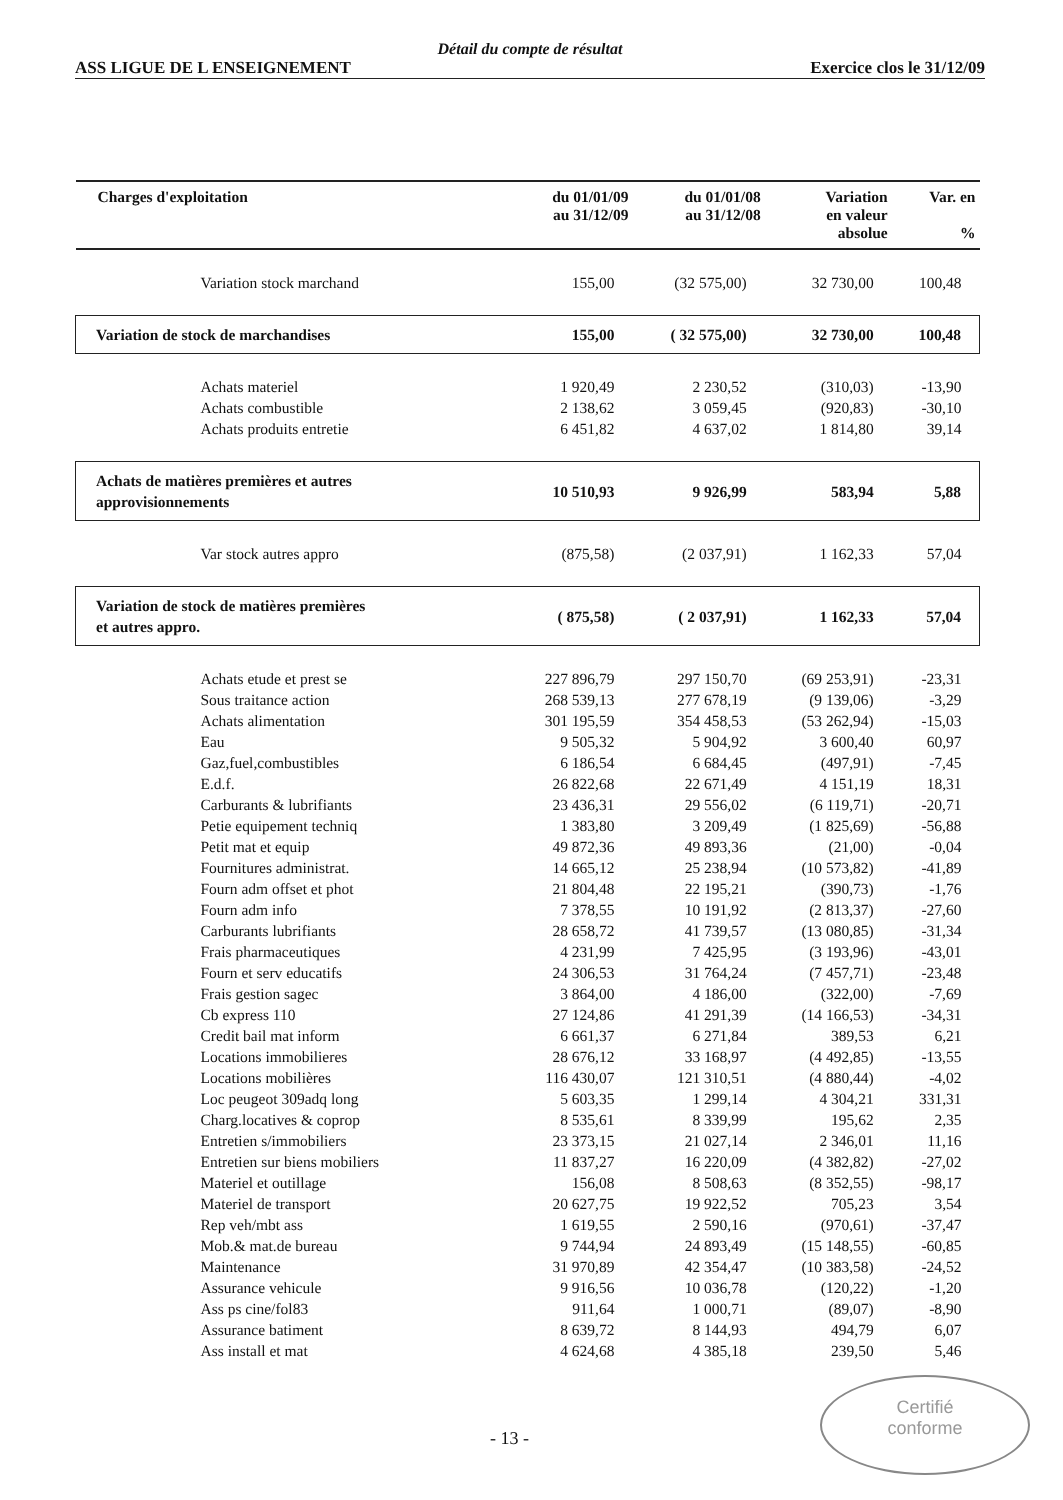Détail du compte de résultat
ASS LIGUE DE L ENSEIGNEMENT Exercice clos le 31/12/09
| Charges d'exploitation | du 01/01/09 au 31/12/09 | du 01/01/08 au 31/12/08 | Variation en valeur absolue | Var. en % |
| --- | --- | --- | --- | --- |
| Variation stock marchand | 155,00 | (32 575,00) | 32 730,00 | 100,48 |
| Variation de stock de marchandises | 155,00 | ( 32 575,00) | 32 730,00 | 100,48 |
| Achats materiel | 1 920,49 | 2 230,52 | (310,03) | -13,90 |
| Achats combustible | 2 138,62 | 3 059,45 | (920,83) | -30,10 |
| Achats produits entretie | 6 451,82 | 4 637,02 | 1 814,80 | 39,14 |
| Achats de matières premières et autres approvisionnements | 10 510,93 | 9 926,99 | 583,94 | 5,88 |
| Var stock autres appro | (875,58) | (2 037,91) | 1 162,33 | 57,04 |
| Variation de stock de matières premières et autres appro. | ( 875,58) | ( 2 037,91) | 1 162,33 | 57,04 |
| Achats etude et prest se | 227 896,79 | 297 150,70 | (69 253,91) | -23,31 |
| Sous traitance action | 268 539,13 | 277 678,19 | (9 139,06) | -3,29 |
| Achats alimentation | 301 195,59 | 354 458,53 | (53 262,94) | -15,03 |
| Eau | 9 505,32 | 5 904,92 | 3 600,40 | 60,97 |
| Gaz,fuel,combustibles | 6 186,54 | 6 684,45 | (497,91) | -7,45 |
| E.d.f. | 26 822,68 | 22 671,49 | 4 151,19 | 18,31 |
| Carburants & lubrifiants | 23 436,31 | 29 556,02 | (6 119,71) | -20,71 |
| Petie equipement techniq | 1 383,80 | 3 209,49 | (1 825,69) | -56,88 |
| Petit mat et equip | 49 872,36 | 49 893,36 | (21,00) | -0,04 |
| Fournitures administrat. | 14 665,12 | 25 238,94 | (10 573,82) | -41,89 |
| Fourn adm offset et phot | 21 804,48 | 22 195,21 | (390,73) | -1,76 |
| Fourn adm info | 7 378,55 | 10 191,92 | (2 813,37) | -27,60 |
| Carburants lubrifiants | 28 658,72 | 41 739,57 | (13 080,85) | -31,34 |
| Frais pharmaceutiques | 4 231,99 | 7 425,95 | (3 193,96) | -43,01 |
| Fourn et serv educatifs | 24 306,53 | 31 764,24 | (7 457,71) | -23,48 |
| Frais gestion sagec | 3 864,00 | 4 186,00 | (322,00) | -7,69 |
| Cb express 110 | 27 124,86 | 41 291,39 | (14 166,53) | -34,31 |
| Credit bail mat inform | 6 661,37 | 6 271,84 | 389,53 | 6,21 |
| Locations immobilieres | 28 676,12 | 33 168,97 | (4 492,85) | -13,55 |
| Locations mobilières | 116 430,07 | 121 310,51 | (4 880,44) | -4,02 |
| Loc peugeot 309adq long | 5 603,35 | 1 299,14 | 4 304,21 | 331,31 |
| Charg.locatives & coprop | 8 535,61 | 8 339,99 | 195,62 | 2,35 |
| Entretien s/immobiliers | 23 373,15 | 21 027,14 | 2 346,01 | 11,16 |
| Entretien sur biens mobiliers | 11 837,27 | 16 220,09 | (4 382,82) | -27,02 |
| Materiel et outillage | 156,08 | 8 508,63 | (8 352,55) | -98,17 |
| Materiel de transport | 20 627,75 | 19 922,52 | 705,23 | 3,54 |
| Rep veh/mbt ass | 1 619,55 | 2 590,16 | (970,61) | -37,47 |
| Mob.& mat.de bureau | 9 744,94 | 24 893,49 | (15 148,55) | -60,85 |
| Maintenance | 31 970,89 | 42 354,47 | (10 383,58) | -24,52 |
| Assurance vehicule | 9 916,56 | 10 036,78 | (120,22) | -1,20 |
| Ass ps cine/fol83 | 911,64 | 1 000,71 | (89,07) | -8,90 |
| Assurance batiment | 8 639,72 | 8 144,93 | 494,79 | 6,07 |
| Ass install et mat | 4 624,68 | 4 385,18 | 239,50 | 5,46 |
Certifié
conforme
- 13 -